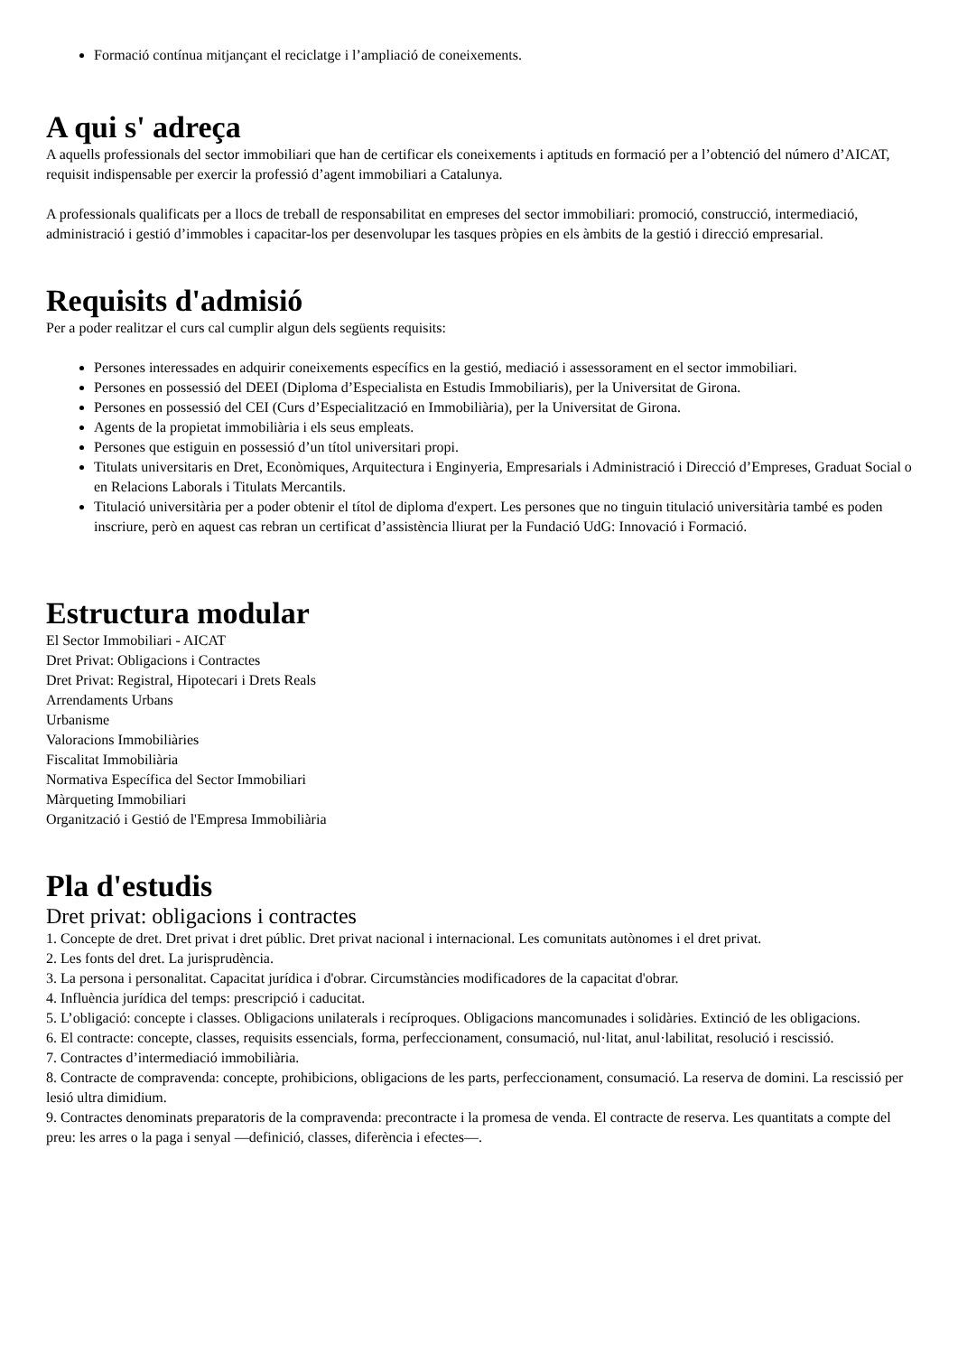Formació contínua mitjançant el reciclatge i l’ampliació de coneixements.
A qui s' adreça
A aquells professionals del sector immobiliari que han de certificar els coneixements i aptituds en formació per a l’obtenció del número d’AICAT, requisit indispensable per exercir la professió d’agent immobiliari a Catalunya.
A professionals qualificats per a llocs de treball de responsabilitat en empreses del sector immobiliari: promoció, construcció, intermediació, administració i gestió d’immobles i capacitar-los per desenvolupar les tasques pròpies en els àmbits de la gestió i direcció empresarial.
Requisits d'admisió
Per a poder realitzar el curs cal cumplir algun dels següents requisits:
Persones interessades en adquirir coneixements específics en la gestió, mediació i assessorament en el sector immobiliari.
Persones en possessió del DEEI (Diploma d’Especialista en Estudis Immobiliaris), per la Universitat de Girona.
Persones en possessió del CEI (Curs d’Especialització en Immobiliària), per la Universitat de Girona.
Agents de la propietat immobiliària i els seus empleats.
Persones que estiguin en possessió d’un títol universitari propi.
Titulats universitaris en Dret, Econòmiques, Arquitectura i Enginyeria, Empresarials i Administració i Direcció d’Empreses, Graduat Social o en Relacions Laborals i Titulats Mercantils.
Titulació universitària per a poder obtenir el títol de diploma d'expert. Les persones que no tinguin titulació universitària també es poden inscriure, però en aquest cas rebran un certificat d’assistència lliurat per la Fundació UdG: Innovació i Formació.
Estructura modular
El Sector Immobiliari - AICAT
Dret Privat: Obligacions i Contractes
Dret Privat: Registral, Hipotecari i Drets Reals
Arrendaments Urbans
Urbanisme
Valoracions Immobiliàries
Fiscalitat Immobiliària
Normativa Específica del Sector Immobiliari
Màrqueting Immobiliari
Organització i Gestió de l'Empresa Immobiliària
Pla d'estudis
Dret privat: obligacions i contractes
1. Concepte de dret. Dret privat i dret públic. Dret privat nacional i internacional. Les comunitats autònomes i el dret privat.
2. Les fonts del dret. La jurisprudència.
3. La persona i personalitat. Capacitat jurídica i d'obrar. Circumstàncies modificadores de la capacitat d'obrar.
4. Influència jurídica del temps: prescripció i caducitat.
5. L’obligació: concepte i classes. Obligacions unilaterals i recíproques. Obligacions mancomunades i solidàries. Extinció de les obligacions.
6. El contracte: concepte, classes, requisits essencials, forma, perfeccionament, consumació, nul·litat, anul·labilitat, resolució i rescissió.
7. Contractes d’intermediació immobiliària.
8. Contracte de compravenda: concepte, prohibicions, obligacions de les parts, perfeccionament, consumació. La reserva de domini. La rescissió per lesió ultra dimidium.
9. Contractes denominats preparatoris de la compravenda: precontracte i la promesa de venda. El contracte de reserva. Les quantitats a compte del preu: les arres o la paga i senyal —definició, classes, diferència i efectes—.